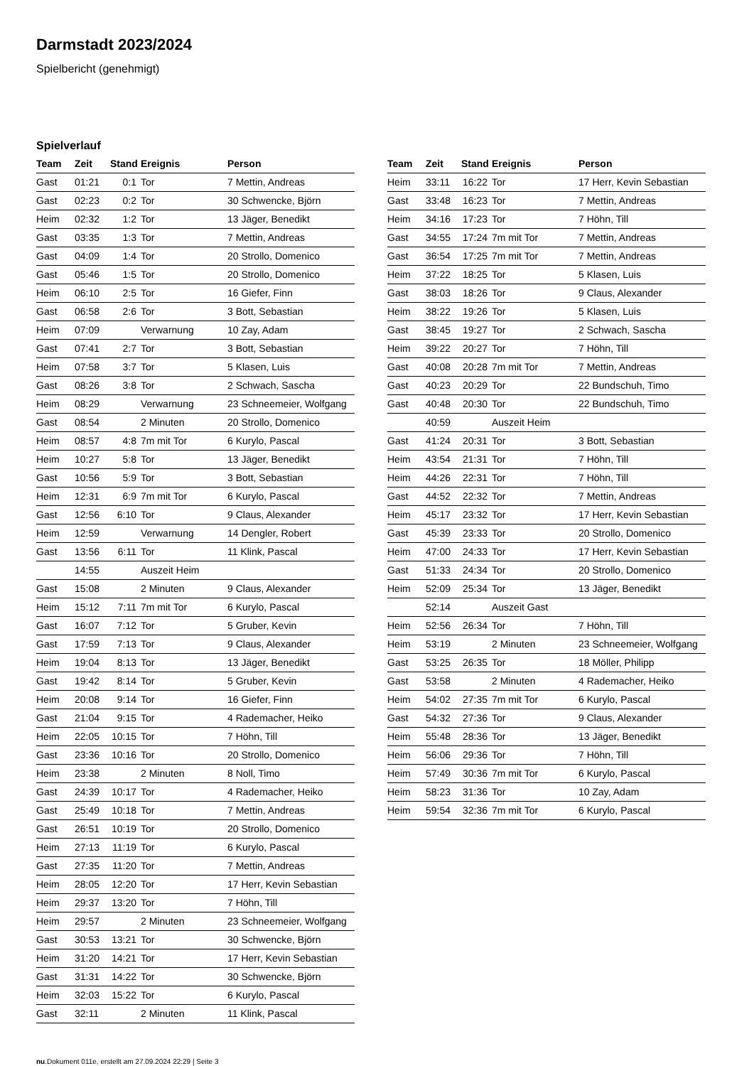Darmstadt 2023/2024
Spielbericht (genehmigt)
Spielverlauf
| Team | Zeit | Stand | Ereignis | Person |
| --- | --- | --- | --- | --- |
| Gast | 01:21 | 0:1 | Tor | 7 Mettin, Andreas |
| Gast | 02:23 | 0:2 | Tor | 30 Schwencke, Björn |
| Heim | 02:32 | 1:2 | Tor | 13 Jäger, Benedikt |
| Gast | 03:35 | 1:3 | Tor | 7 Mettin, Andreas |
| Gast | 04:09 | 1:4 | Tor | 20 Strollo, Domenico |
| Gast | 05:46 | 1:5 | Tor | 20 Strollo, Domenico |
| Heim | 06:10 | 2:5 | Tor | 16 Giefer, Finn |
| Gast | 06:58 | 2:6 | Tor | 3 Bott, Sebastian |
| Heim | 07:09 | | Verwarnung | 10 Zay, Adam |
| Gast | 07:41 | 2:7 | Tor | 3 Bott, Sebastian |
| Heim | 07:58 | 3:7 | Tor | 5 Klasen, Luis |
| Gast | 08:26 | 3:8 | Tor | 2 Schwach, Sascha |
| Heim | 08:29 | | Verwarnung | 23 Schneemeier, Wolfgang |
| Gast | 08:54 | | 2 Minuten | 20 Strollo, Domenico |
| Heim | 08:57 | 4:8 | 7m mit Tor | 6 Kurylo, Pascal |
| Heim | 10:27 | 5:8 | Tor | 13 Jäger, Benedikt |
| Gast | 10:56 | 5:9 | Tor | 3 Bott, Sebastian |
| Heim | 12:31 | 6:9 | 7m mit Tor | 6 Kurylo, Pascal |
| Gast | 12:56 | 6:10 | Tor | 9 Claus, Alexander |
| Heim | 12:59 | | Verwarnung | 14 Dengler, Robert |
| Gast | 13:56 | 6:11 | Tor | 11 Klink, Pascal |
| | 14:55 | | Auszeit Heim | |
| Gast | 15:08 | | 2 Minuten | 9 Claus, Alexander |
| Heim | 15:12 | 7:11 | 7m mit Tor | 6 Kurylo, Pascal |
| Gast | 16:07 | 7:12 | Tor | 5 Gruber, Kevin |
| Gast | 17:59 | 7:13 | Tor | 9 Claus, Alexander |
| Heim | 19:04 | 8:13 | Tor | 13 Jäger, Benedikt |
| Gast | 19:42 | 8:14 | Tor | 5 Gruber, Kevin |
| Heim | 20:08 | 9:14 | Tor | 16 Giefer, Finn |
| Gast | 21:04 | 9:15 | Tor | 4 Rademacher, Heiko |
| Heim | 22:05 | 10:15 | Tor | 7 Höhn, Till |
| Gast | 23:36 | 10:16 | Tor | 20 Strollo, Domenico |
| Heim | 23:38 | | 2 Minuten | 8 Noll, Timo |
| Gast | 24:39 | 10:17 | Tor | 4 Rademacher, Heiko |
| Gast | 25:49 | 10:18 | Tor | 7 Mettin, Andreas |
| Gast | 26:51 | 10:19 | Tor | 20 Strollo, Domenico |
| Heim | 27:13 | 11:19 | Tor | 6 Kurylo, Pascal |
| Gast | 27:35 | 11:20 | Tor | 7 Mettin, Andreas |
| Heim | 28:05 | 12:20 | Tor | 17 Herr, Kevin Sebastian |
| Heim | 29:37 | 13:20 | Tor | 7 Höhn, Till |
| Heim | 29:57 | | 2 Minuten | 23 Schneemeier, Wolfgang |
| Gast | 30:53 | 13:21 | Tor | 30 Schwencke, Björn |
| Heim | 31:20 | 14:21 | Tor | 17 Herr, Kevin Sebastian |
| Gast | 31:31 | 14:22 | Tor | 30 Schwencke, Björn |
| Heim | 32:03 | 15:22 | Tor | 6 Kurylo, Pascal |
| Gast | 32:11 | | 2 Minuten | 11 Klink, Pascal |
| Team | Zeit | Stand | Ereignis | Person |
| --- | --- | --- | --- | --- |
| Heim | 33:11 | 16:22 | Tor | 17 Herr, Kevin Sebastian |
| Gast | 33:48 | 16:23 | Tor | 7 Mettin, Andreas |
| Heim | 34:16 | 17:23 | Tor | 7 Höhn, Till |
| Gast | 34:55 | 17:24 | 7m mit Tor | 7 Mettin, Andreas |
| Gast | 36:54 | 17:25 | 7m mit Tor | 7 Mettin, Andreas |
| Heim | 37:22 | 18:25 | Tor | 5 Klasen, Luis |
| Gast | 38:03 | 18:26 | Tor | 9 Claus, Alexander |
| Heim | 38:22 | 19:26 | Tor | 5 Klasen, Luis |
| Gast | 38:45 | 19:27 | Tor | 2 Schwach, Sascha |
| Heim | 39:22 | 20:27 | Tor | 7 Höhn, Till |
| Gast | 40:08 | 20:28 | 7m mit Tor | 7 Mettin, Andreas |
| Gast | 40:23 | 20:29 | Tor | 22 Bundschuh, Timo |
| Gast | 40:48 | 20:30 | Tor | 22 Bundschuh, Timo |
| | 40:59 | | Auszeit Heim | |
| Gast | 41:24 | 20:31 | Tor | 3 Bott, Sebastian |
| Heim | 43:54 | 21:31 | Tor | 7 Höhn, Till |
| Heim | 44:26 | 22:31 | Tor | 7 Höhn, Till |
| Gast | 44:52 | 22:32 | Tor | 7 Mettin, Andreas |
| Heim | 45:17 | 23:32 | Tor | 17 Herr, Kevin Sebastian |
| Gast | 45:39 | 23:33 | Tor | 20 Strollo, Domenico |
| Heim | 47:00 | 24:33 | Tor | 17 Herr, Kevin Sebastian |
| Gast | 51:33 | 24:34 | Tor | 20 Strollo, Domenico |
| Heim | 52:09 | 25:34 | Tor | 13 Jäger, Benedikt |
| | 52:14 | | Auszeit Gast | |
| Heim | 52:56 | 26:34 | Tor | 7 Höhn, Till |
| Heim | 53:19 | | 2 Minuten | 23 Schneemeier, Wolfgang |
| Gast | 53:25 | 26:35 | Tor | 18 Möller, Philipp |
| Gast | 53:58 | | 2 Minuten | 4 Rademacher, Heiko |
| Heim | 54:02 | 27:35 | 7m mit Tor | 6 Kurylo, Pascal |
| Gast | 54:32 | 27:36 | Tor | 9 Claus, Alexander |
| Heim | 55:48 | 28:36 | Tor | 13 Jäger, Benedikt |
| Heim | 56:06 | 29:36 | Tor | 7 Höhn, Till |
| Heim | 57:49 | 30:36 | 7m mit Tor | 6 Kurylo, Pascal |
| Heim | 58:23 | 31:36 | Tor | 10 Zay, Adam |
| Heim | 59:54 | 32:36 | 7m mit Tor | 6 Kurylo, Pascal |
nu.Dokument 011e, erstellt am 27.09.2024 22:29 | Seite 3